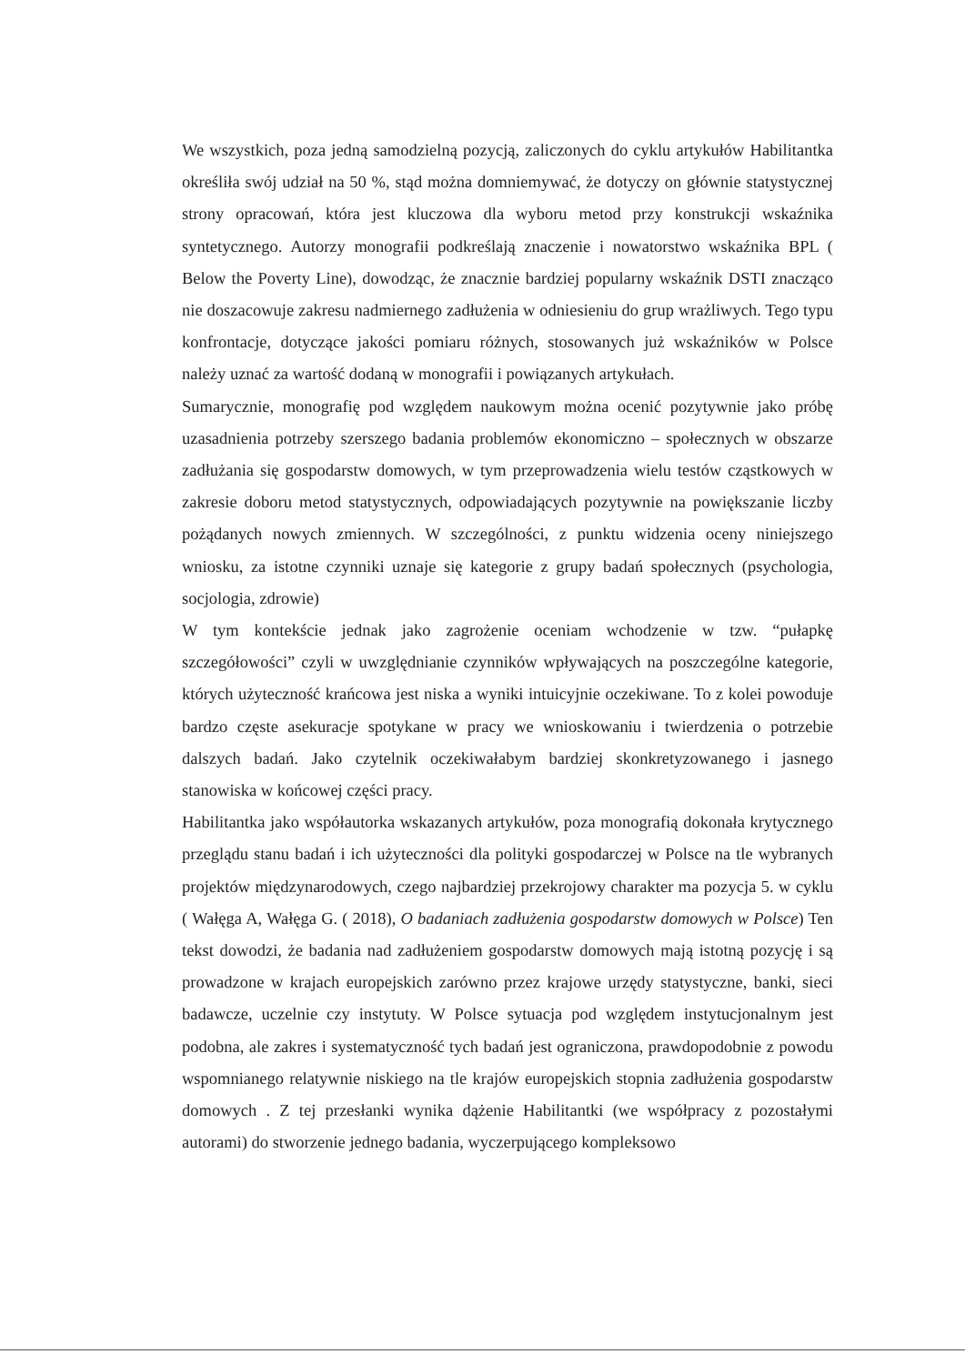We wszystkich, poza jedną samodzielną pozycją, zaliczonych do cyklu artykułów Habilitantka określiła swój udział na 50 %, stąd można domniemywać, że dotyczy on głównie statystycznej strony opracowań, która jest kluczowa dla wyboru metod przy konstrukcji wskaźnika syntetycznego. Autorzy monografii podkreślają znaczenie i nowatorstwo wskaźnika BPL ( Below the Poverty Line), dowodząc, że znacznie bardziej popularny wskaźnik DSTI znacząco nie doszacowuje zakresu nadmiernego zadłużenia w odniesieniu do grup wrażliwych. Tego typu konfrontacje, dotyczące jakości pomiaru różnych, stosowanych już wskaźników w Polsce należy uznać za wartość dodaną w monografii i powiązanych artykułach.
Sumarycznie, monografię pod względem naukowym można ocenić pozytywnie jako próbę uzasadnienia potrzeby szerszego badania problemów ekonomiczno – społecznych w obszarze zadłużania się gospodarstw domowych, w tym przeprowadzenia wielu testów cząstkowych w zakresie doboru metod statystycznych, odpowiadających pozytywnie na powiększanie liczby pożądanych nowych zmiennych. W szczególności, z punktu widzenia oceny niniejszego wniosku, za istotne czynniki uznaje się kategorie z grupy badań społecznych (psychologia, socjologia, zdrowie)
W tym kontekście jednak jako zagrożenie oceniam wchodzenie w tzw. “pułapkę szczegółowości” czyli w uwzględnianie czynników wpływających na poszczególne kategorie, których użyteczność krańcowa jest niska a wyniki intuicyjnie oczekiwane. To z kolei powoduje bardzo częste asekuracje spotykane w pracy we wnioskowaniu i twierdzenia o potrzebie dalszych badań. Jako czytelnik oczekiwałabym bardziej skonkretyzowanego i jasnego stanowiska w końcowej części pracy.
Habilitantka jako współautorka wskazanych artykułów, poza monografią dokonała krytycznego przeglądu stanu badań i ich użyteczności dla polityki gospodarczej w Polsce na tle wybranych projektów międzynarodowych, czego najbardziej przekrojowy charakter ma pozycja 5. w cyklu ( Wałęga A, Wałęga G. ( 2018), O badaniach zadłużenia gospodarstw domowych w Polsce) Ten tekst dowodzi, że badania nad zadłużeniem gospodarstw domowych mają istotną pozycję i są prowadzone w krajach europejskich zarówno przez krajowe urzędy statystyczne, banki, sieci badawcze, uczelnie czy instytuty. W Polsce sytuacja pod względem instytucjonalnym jest podobna, ale zakres i systematyczność tych badań jest ograniczona, prawdopodobnie z powodu wspomnianego relatywnie niskiego na tle krajów europejskich stopnia zadłużenia gospodarstw domowych . Z tej przesłanki wynika dążenie Habilitantki (we współpracy z pozostałymi autorami) do stworzenie jednego badania, wyczerpującego kompleksowo